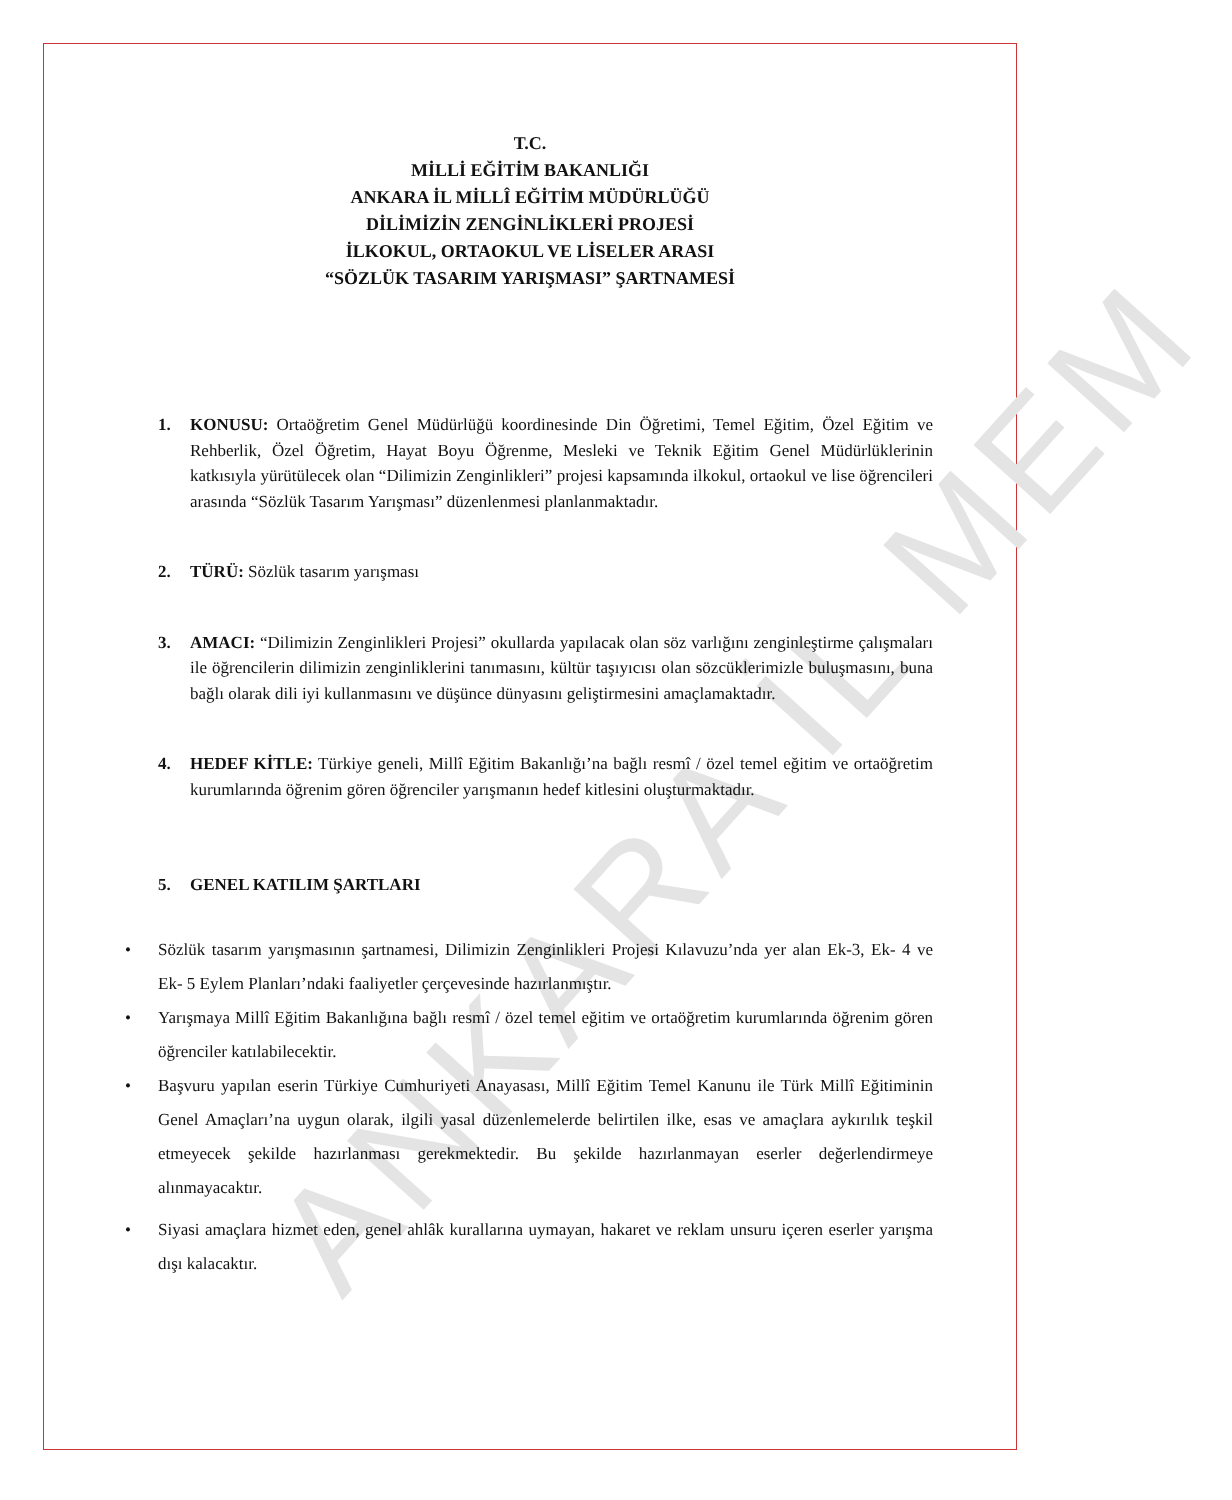ANKARA İL MEM
T.C.
MİLLİ EĞİTİM BAKANLIĞI
ANKARA İL MİLLÎ EĞİTİM MÜDÜRLÜĞÜ
DİLİMİZİN ZENGİNLİKLERİ PROJESİ
İLKOKUL, ORTAOKUL VE LİSELER ARASI
“SÖZLÜK TASARIM YARIŞMASI” ŞARTNAMESİ
1. KONUSU: Ortaöğretim Genel Müdürlüğü koordinesinde Din Öğretimi, Temel Eğitim, Özel Eğitim ve Rehberlik, Özel Öğretim, Hayat Boyu Öğrenme, Mesleki ve Teknik Eğitim Genel Müdürlüklerinin katkısıyla yürütülecek olan “Dilimizin Zenginlikleri” projesi kapsamında ilkokul, ortaokul ve lise öğrencileri arasında “Sözlük Tasarım Yarışması” düzenlenmesi planlanmaktadır.
2. TÜRÜ: Sözlük tasarım yarışması
3. AMACI: “Dilimizin Zenginlikleri Projesi” okullarda yapılacak olan söz varlığını zenginleştirme çalışmaları ile öğrencilerin dilimizin zenginliklerini tanımasını, kültür taşıyıcısı olan sözcüklerimizle buluşmasını, buna bağlı olarak dili iyi kullanmasını ve düşünce dünyasını geliştirmesini amaçlamaktadır.
4. HEDEF KİTLE: Türkiye geneli, Millî Eğitim Bakanlığı’na bağlı resmî / özel temel eğitim ve ortaöğretim kurumlarında öğrenim gören öğrenciler yarışmanın hedef kitlesini oluşturmaktadır.
5. GENEL KATILIM ŞARTLARI
• Sözlük tasarım yarışmasının şartnamesi, Dilimizin Zenginlikleri Projesi Kılavuzu’nda yer alan Ek-3, Ek- 4 ve Ek- 5 Eylem Planları’ndaki faaliyetler çerçevesinde hazırlanmıştır.
• Yarışmaya Millî Eğitim Bakanlığına bağlı resmî / özel temel eğitim ve ortaöğretim kurumlarında öğrenim gören öğrenciler katılabilecektir.
• Başvuru yapılan eserin Türkiye Cumhuriyeti Anayasası, Millî Eğitim Temel Kanunu ile Türk Millî Eğitiminin Genel Amaçları’na uygun olarak, ilgili yasal düzenlemelerde belirtilen ilke, esas ve amaçlara aykırılık teşkil etmeyecek şekilde hazırlanması gerekmektedir. Bu şekilde hazırlanmayan eserler değerlendirmeye alınmayacaktır.
• Siyasi amaçlara hizmet eden, genel ahlâk kurallarına uymayan, hakaret ve reklam unsuru içeren eserler yarışma dışı kalacaktır.